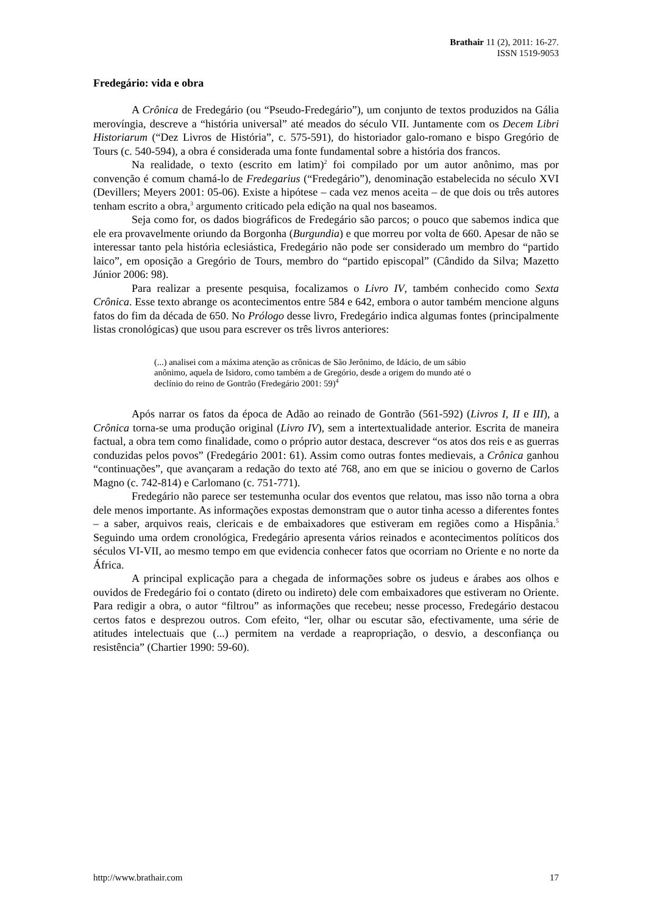Brathair 11 (2), 2011: 16-27.
ISSN 1519-9053
Fredegário: vida e obra
A Crônica de Fredegário (ou “Pseudo-Fredegário”), um conjunto de textos produzidos na Gália merovíngia, descreve a “história universal” até meados do século VII. Juntamente com os Decem Libri Historiarum (“Dez Livros de História”, c. 575-591), do historiador galo-romano e bispo Gregório de Tours (c. 540-594), a obra é considerada uma fonte fundamental sobre a história dos francos.
Na realidade, o texto (escrito em latim)<sup>2</sup> foi compilado por um autor anônimo, mas por convenção é comum chamá-lo de Fredegarius (“Fredegário”), denominação estabelecida no século XVI (Devillers; Meyers 2001: 05-06). Existe a hipótese – cada vez menos aceita – de que dois ou três autores tenham escrito a obra,<sup>3</sup> argumento criticado pela edição na qual nos baseamos.
Seja como for, os dados biográficos de Fredegário são parcos; o pouco que sabemos indica que ele era provavelmente oriundo da Borgonha (Burgundia) e que morreu por volta de 660. Apesar de não se interessar tanto pela história eclesiástica, Fredegário não pode ser considerado um membro do “partido laico”, em oposição a Gregório de Tours, membro do “partido episcopal” (Cândido da Silva; Mazetto Júnior 2006: 98).
Para realizar a presente pesquisa, focalizamos o Livro IV, também conhecido como Sexta Crônica. Esse texto abrange os acontecimentos entre 584 e 642, embora o autor também mencione alguns fatos do fim da década de 650. No Prólogo desse livro, Fredegário indica algumas fontes (principalmente listas cronológicas) que usou para escrever os três livros anteriores:
(...) analisei com a máxima atenção as crônicas de São Jerônimo, de Idácio, de um sábio anônimo, aquela de Isidoro, como também a de Gregório, desde a origem do mundo até o declínio do reino de Gontrão (Fredegário 2001: 59)<sup>4</sup>
Após narrar os fatos da época de Adão ao reinado de Gontrão (561-592) (Livros I, II e III), a Crônica torna-se uma produção original (Livro IV), sem a intertextualidade anterior. Escrita de maneira factual, a obra tem como finalidade, como o próprio autor destaca, descrever “os atos dos reis e as guerras conduzidas pelos povos” (Fredegário 2001: 61). Assim como outras fontes medievais, a Crônica ganhou “continuações”, que avançaram a redação do texto até 768, ano em que se iniciou o governo de Carlos Magno (c. 742-814) e Carlomano (c. 751-771).
Fredegário não parece ser testemunha ocular dos eventos que relatou, mas isso não torna a obra dele menos importante. As informações expostas demonstram que o autor tinha acesso a diferentes fontes – a saber, arquivos reais, clericais e de embaixadores que estiveram em regiões como a Hispânia.<sup>5</sup> Seguindo uma ordem cronológica, Fredegário apresenta vários reinados e acontecimentos políticos dos séculos VI-VII, ao mesmo tempo em que evidencia conhecer fatos que ocorriam no Oriente e no norte da África.
A principal explicação para a chegada de informações sobre os judeus e árabes aos olhos e ouvidos de Fredegário foi o contato (direto ou indireto) dele com embaixadores que estiveram no Oriente. Para redigir a obra, o autor “filtrou” as informações que recebeu; nesse processo, Fredegário destacou certos fatos e desprezou outros. Com efeito, “ler, olhar ou escutar são, efectivamente, uma série de atitudes intelectuais que (...) permitem na verdade a reapropriação, o desvio, a desconfiança ou resistência” (Chartier 1990: 59-60).
http://www.brathair.com 17